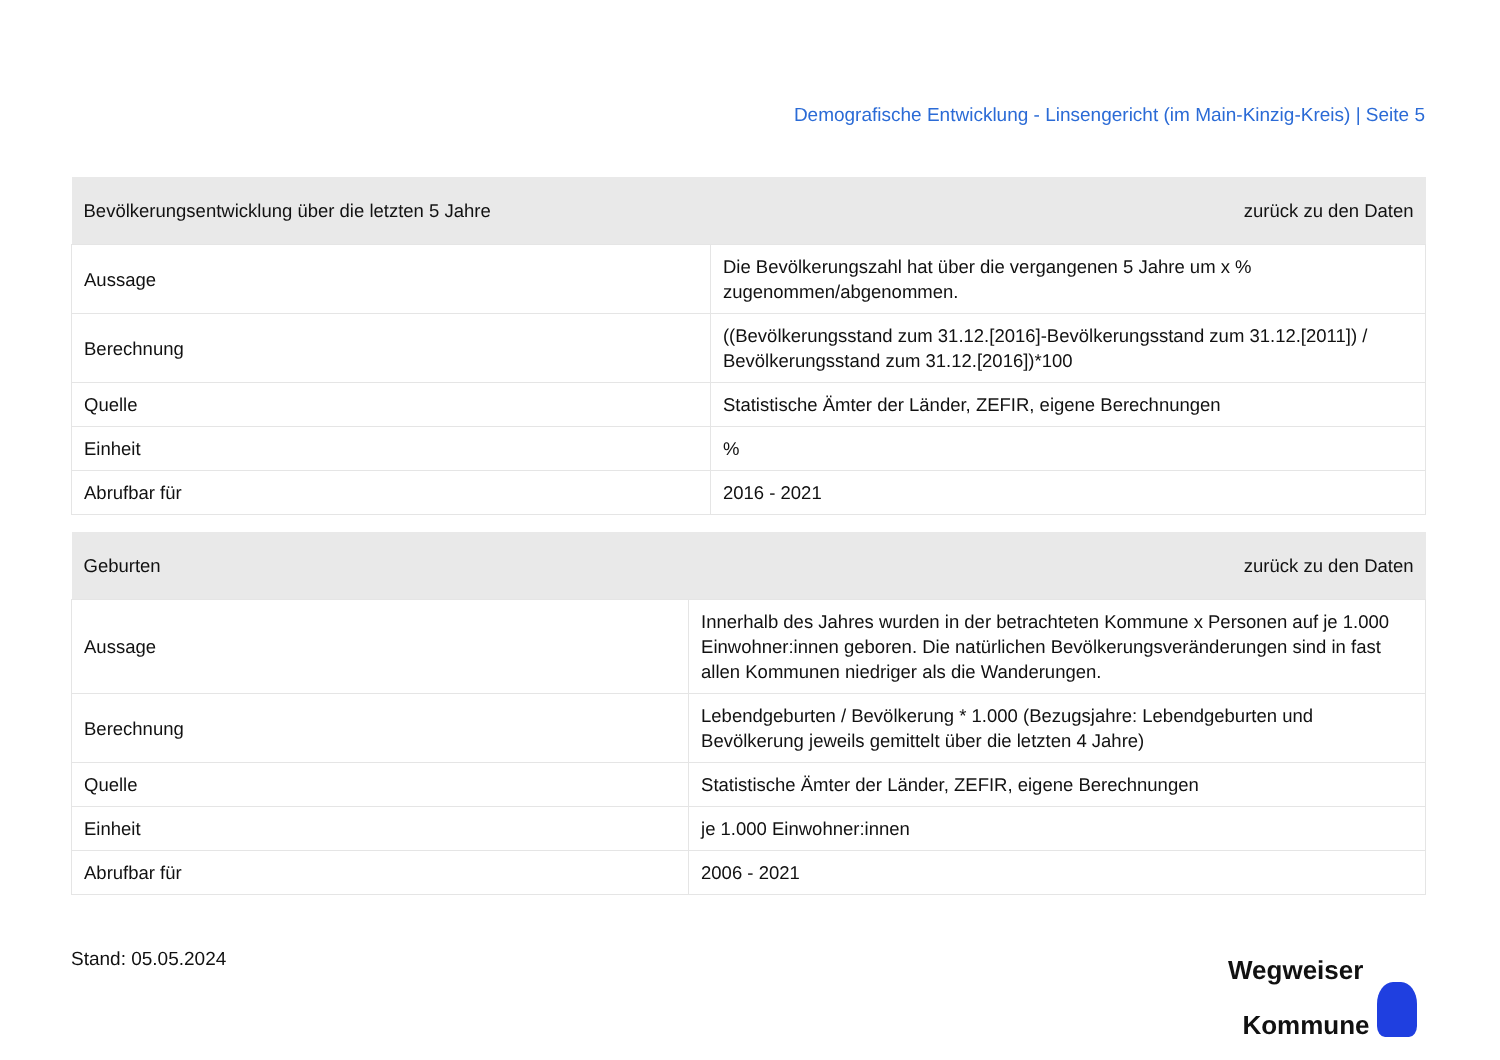Demografische Entwicklung - Linsengericht (im Main-Kinzig-Kreis) | Seite 5
| Bevölkerungsentwicklung über die letzten 5 Jahre | zurück zu den Daten |
| --- | --- |
| Aussage | Die Bevölkerungszahl hat über die vergangenen 5 Jahre um x % zugenommen/abgenommen. |
| Berechnung | ((Bevölkerungsstand zum 31.12.[2016]-Bevölkerungsstand zum 31.12.[2011]) / Bevölkerungsstand zum 31.12.[2016])*100 |
| Quelle | Statistische Ämter der Länder, ZEFIR, eigene Berechnungen |
| Einheit | % |
| Abrufbar für | 2016 - 2021 |
| Geburten | zurück zu den Daten |
| --- | --- |
| Aussage | Innerhalb des Jahres wurden in der betrachteten Kommune x Personen auf je 1.000 Einwohner:innen geboren. Die natürlichen Bevölkerungsveränderungen sind in fast allen Kommunen niedriger als die Wanderungen. |
| Berechnung | Lebendgeburten / Bevölkerung * 1.000 (Bezugsjahre: Lebendgeburten und Bevölkerung jeweils gemittelt über die letzten 4 Jahre) |
| Quelle | Statistische Ämter der Länder, ZEFIR, eigene Berechnungen |
| Einheit | je 1.000 Einwohner:innen |
| Abrufbar für | 2006 - 2021 |
Stand: 05.05.2024
Wegweiser
Kommune